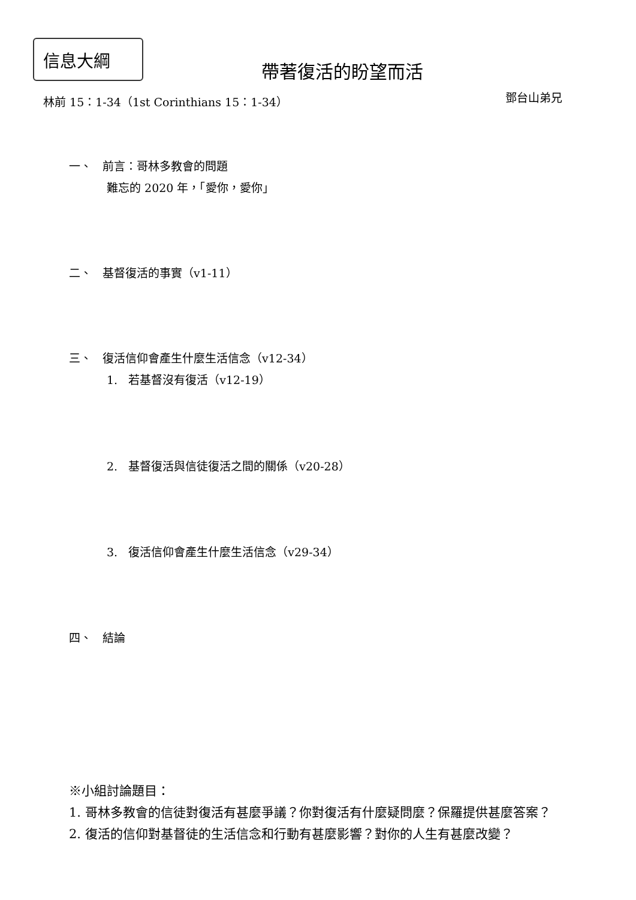信息大綱
帶著復活的盼望而活
林前 15：1-34（1st Corinthians 15：1-34）
鄧台山弟兄
一、 前言：哥林多教會的問題
難忘的 2020 年，「愛你，愛你」
二、 基督復活的事實（v1-11）
三、 復活信仰會產生什麼生活信念（v12-34）
1. 若基督沒有復活（v12-19）
2. 基督復活與信徒復活之間的關係（v20-28）
3. 復活信仰會產生什麼生活信念（v29-34）
四、 結論
※小組討論題目：
1. 哥林多教會的信徒對復活有甚麼爭議？你對復活有什麼疑問麼？保羅提供甚麼答案？
2. 復活的信仰對基督徒的生活信念和行動有甚麼影響？對你的人生有甚麼改變？